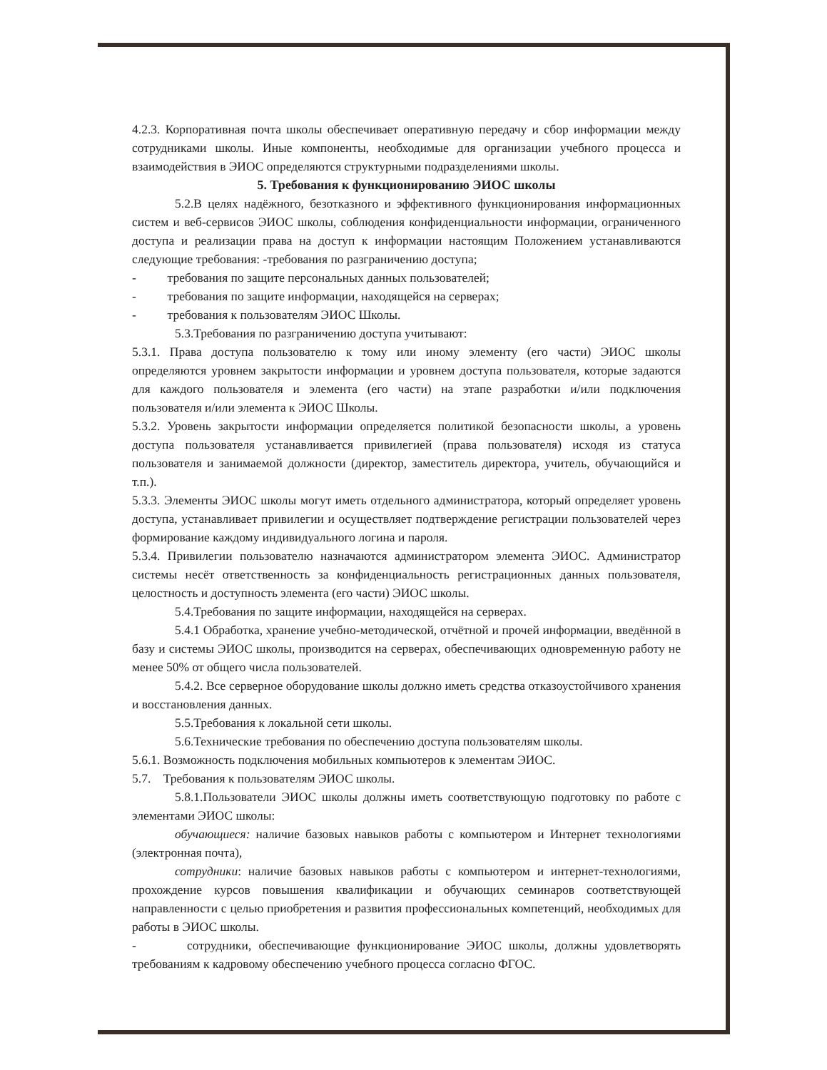4.2.3. Корпоративная почта школы обеспечивает оперативную передачу и сбор информации между сотрудниками школы. Иные компоненты, необходимые для организации учебного процесса и взаимодействия в ЭИОС определяются структурными подразделениями школы.
5. Требования к функционированию ЭИОС школы
5.2.В целях надёжного, безотказного и эффективного функционирования информационных систем и веб-сервисов ЭИОС школы, соблюдения конфиденциальности информации, ограниченного доступа и реализации права на доступ к информации настоящим Положением устанавливаются следующие требования: -требования по разграничению доступа;
- требования по защите персональных данных пользователей;
- требования по защите информации, находящейся на серверах;
- требования к пользователям ЭИОС Школы.
5.3.Требования по разграничению доступа учитывают:
5.3.1. Права доступа пользователю к тому или иному элементу (его части) ЭИОС школы определяются уровнем закрытости информации и уровнем доступа пользователя, которые задаются для каждого пользователя и элемента (его части) на этапе разработки и/или подключения пользователя и/или элемента к ЭИОС Школы.
5.3.2. Уровень закрытости информации определяется политикой безопасности школы, а уровень доступа пользователя устанавливается привилегией (права пользователя) исходя из статуса пользователя и занимаемой должности (директор, заместитель директора, учитель, обучающийся и т.п.).
5.3.3. Элементы ЭИОС школы могут иметь отдельного администратора, который определяет уровень доступа, устанавливает привилегии и осуществляет подтверждение регистрации пользователей через формирование каждому индивидуального логина и пароля.
5.3.4. Привилегии пользователю назначаются администратором элемента ЭИОС. Администратор системы несёт ответственность за конфиденциальность регистрационных данных пользователя, целостность и доступность элемента (его части) ЭИОС школы.
5.4.Требования по защите информации, находящейся на серверах.
5.4.1 Обработка, хранение учебно-методической, отчётной и прочей информации, введённой в базу и системы ЭИОС школы, производится на серверах, обеспечивающих одновременную работу не менее 50% от общего числа пользователей.
5.4.2. Все серверное оборудование школы должно иметь средства отказоустойчивого хранения и восстановления данных.
5.5.Требования к локальной сети школы.
5.6.Технические требования по обеспечению доступа пользователям школы.
5.6.1. Возможность подключения мобильных компьютеров к элементам ЭИОС.
5.7. Требования к пользователям ЭИОС школы.
5.8.1.Пользователи ЭИОС школы должны иметь соответствующую подготовку по работе с элементами ЭИОС школы:
обучающиеся: наличие базовых навыков работы с компьютером и Интернет технологиями (электронная почта),
сотрудники: наличие базовых навыков работы с компьютером и интернет-технологиями, прохождение курсов повышения квалификации и обучающих семинаров соответствующей направленности с целью приобретения и развития профессиональных компетенций, необходимых для работы в ЭИОС школы.
- сотрудники, обеспечивающие функционирование ЭИОС школы, должны удовлетворять требованиям к кадровому обеспечению учебного процесса согласно ФГОС.